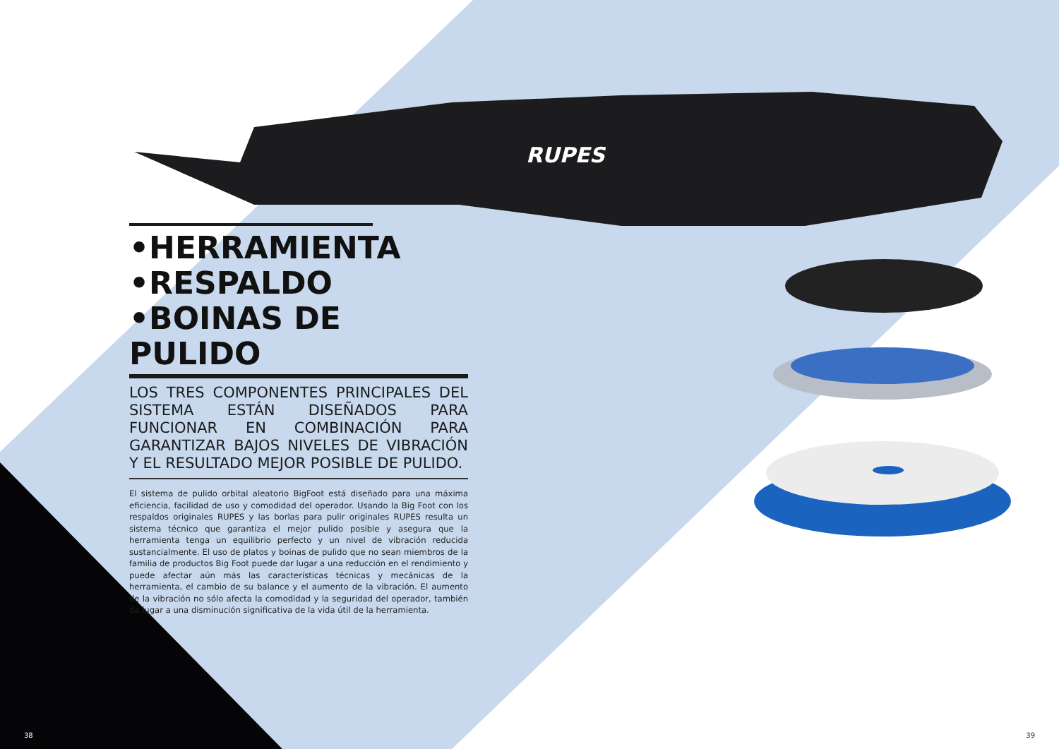RUPES
•HERRAMIENTA
•RESPALDO
•BOINAS DE PULIDO
LOS TRES COMPONENTES PRINCIPALES DEL SISTEMA ESTÁN DISEÑADOS PARA FUNCIONAR EN COMBINACIÓN PARA GARANTIZAR BAJOS NIVELES DE VIBRACIÓN Y EL RESULTADO MEJOR POSIBLE DE PULIDO.
El sistema de pulido orbital aleatorio BigFoot está diseñado para una máxima eficiencia, facilidad de uso y comodidad del operador. Usando la Big Foot con los respaldos originales RUPES y las borlas para pulir originales RUPES resulta un sistema técnico que garantiza el mejor pulido posible y asegura que la herramienta tenga un equilibrio perfecto y un nivel de vibración reducida sustancialmente. El uso de platos y boinas de pulido que no sean miembros de la familia de productos Big Foot puede dar lugar a una reducción en el rendimiento y puede afectar aún más las características técnicas y mecánicas de la herramienta, el cambio de su balance y el aumento de la vibración. El aumento de la vibración no sólo afecta la comodidad y la seguridad del operador, también da lugar a una disminución significativa de la vida útil de la herramienta.
38 39